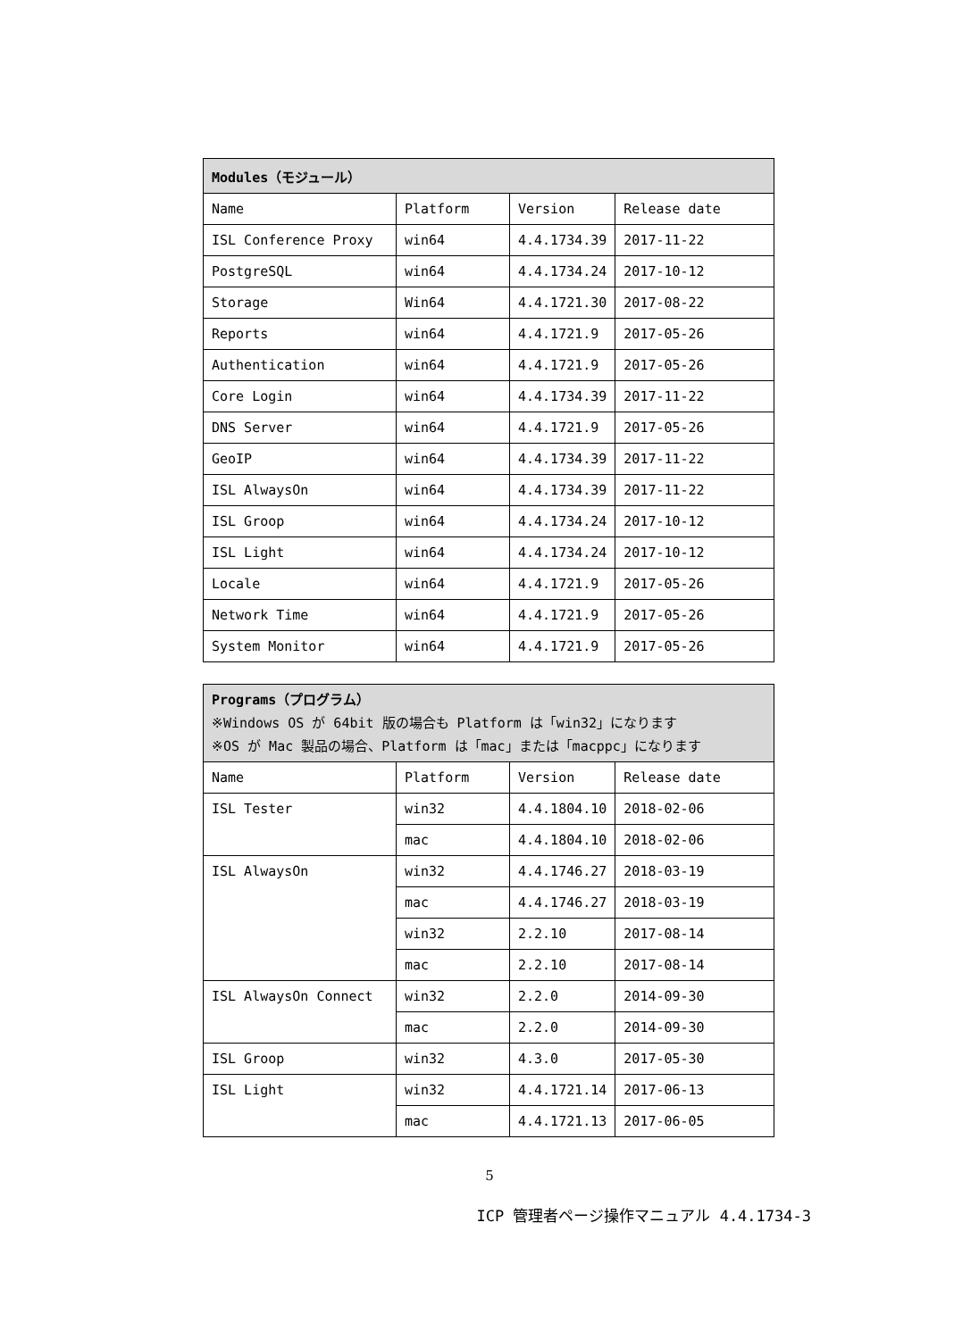| Modules（モジュール） | | | |
| --- | --- | --- | --- |
| Name | Platform | Version | Release date |
| ISL Conference Proxy | win64 | 4.4.1734.39 | 2017-11-22 |
| PostgreSQL | win64 | 4.4.1734.24 | 2017-10-12 |
| Storage | Win64 | 4.4.1721.30 | 2017-08-22 |
| Reports | win64 | 4.4.1721.9 | 2017-05-26 |
| Authentication | win64 | 4.4.1721.9 | 2017-05-26 |
| Core Login | win64 | 4.4.1734.39 | 2017-11-22 |
| DNS Server | win64 | 4.4.1721.9 | 2017-05-26 |
| GeoIP | win64 | 4.4.1734.39 | 2017-11-22 |
| ISL AlwaysOn | win64 | 4.4.1734.39 | 2017-11-22 |
| ISL Groop | win64 | 4.4.1734.24 | 2017-10-12 |
| ISL Light | win64 | 4.4.1734.24 | 2017-10-12 |
| Locale | win64 | 4.4.1721.9 | 2017-05-26 |
| Network Time | win64 | 4.4.1721.9 | 2017-05-26 |
| System Monitor | win64 | 4.4.1721.9 | 2017-05-26 |
| Programs（プログラム） ※Windows OS が 64bit 版の場合も Platform は「win32」になります ※OS が Mac 製品の場合、Platform は「mac」または「macppc」になります | | | |
| --- | --- | --- | --- |
| Name | Platform | Version | Release date |
| ISL Tester | win32 | 4.4.1804.10 | 2018-02-06 |
| | mac | 4.4.1804.10 | 2018-02-06 |
| ISL AlwaysOn | win32 | 4.4.1746.27 | 2018-03-19 |
| | mac | 4.4.1746.27 | 2018-03-19 |
| | win32 | 2.2.10 | 2017-08-14 |
| | mac | 2.2.10 | 2017-08-14 |
| ISL AlwaysOn Connect | win32 | 2.2.0 | 2014-09-30 |
| | mac | 2.2.0 | 2014-09-30 |
| ISL Groop | win32 | 4.3.0 | 2017-05-30 |
| ISL Light | win32 | 4.4.1721.14 | 2017-06-13 |
| | mac | 4.4.1721.13 | 2017-06-05 |
5
ICP 管理者ページ操作マニュアル 4.4.1734-3